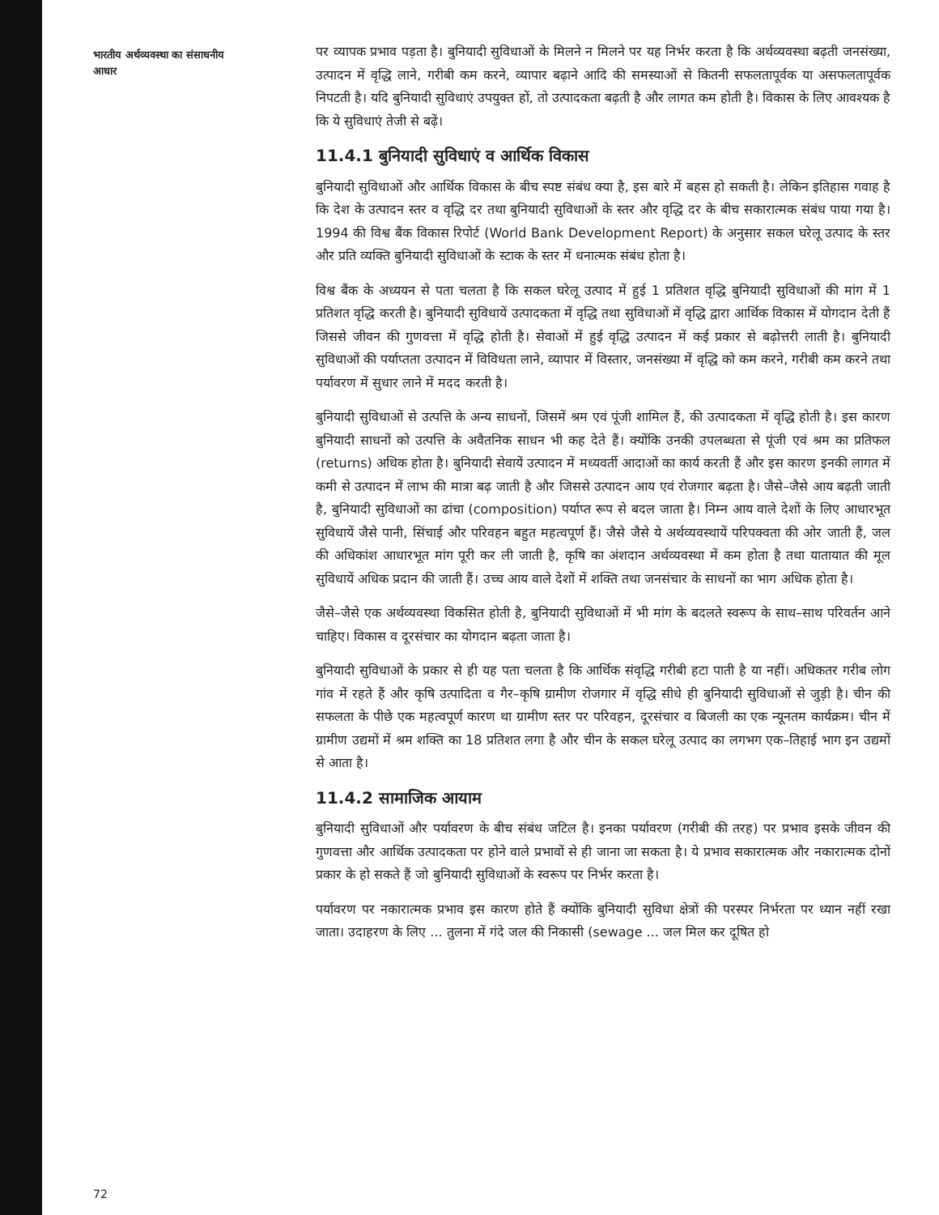भारतीय अर्थव्यवस्था का संसाधनीय आधार
पर व्यापक प्रभाव पड़ता है। बुनियादी सुविधाओं के मिलने न मिलने पर यह निर्भर करता है कि अर्थव्यवस्था बढ़ती जनसंख्या, उत्पादन में वृद्धि लाने, गरीबी कम करने, व्यापार बढ़ाने आदि की समस्याओं से कितनी सफलतापूर्वक या असफलतापूर्वक निपटती है। यदि बुनियादी सुविधाएं उपयुक्त हों, तो उत्पादकता बढ़ती है और लागत कम होती है। विकास के लिए आवश्यक है कि ये सुविधाएं तेजी से बढ़ें।
11.4.1 बुनियादी सुविधाएं व आर्थिक विकास
बुनियादी सुविधाओं और आर्थिक विकास के बीच स्पष्ट संबंध क्या है, इस बारे में बहस हो सकती है। लेकिन इतिहास गवाह है कि देश के उत्पादन स्तर व वृद्धि दर तथा बुनियादी सुविधाओं के स्तर और वृद्धि दर के बीच सकारात्मक संबंध पाया गया है। 1994 की विश्व बैंक विकास रिपोर्ट (World Bank Development Report) के अनुसार सकल घरेलू उत्पाद के स्तर और प्रति व्यक्ति बुनियादी सुविधाओं के स्टाक के स्तर में धनात्मक संबंध होता है।
विश्व बैंक के अध्ययन से पता चलता है कि सकल घरेलू उत्पाद में हुई 1 प्रतिशत वृद्धि बुनियादी सुविधाओं की मांग में 1 प्रतिशत वृद्धि करती है। बुनियादी सुविधायें उत्पादकता में वृद्धि तथा सुविधाओं में वृद्धि द्वारा आर्थिक विकास में योगदान देती हैं जिससे जीवन की गुणवत्ता में वृद्धि होती है। सेवाओं में हुई वृद्धि उत्पादन में कई प्रकार से बढ़ोत्तरी लाती है। बुनियादी सुविधाओं की पर्याप्तता उत्पादन में विविधता लाने, व्यापार में विस्तार, जनसंख्या में वृद्धि को कम करने, गरीबी कम करने तथा पर्यावरण में सुधार लाने में मदद करती है।
बुनियादी सुविधाओं से उत्पत्ति के अन्य साधनों, जिसमें श्रम एवं पूंजी शामिल हैं, की उत्पादकता में वृद्धि होती है। इस कारण बुनियादी साधनों को उत्पत्ति के अवैतनिक साधन भी कह देते हैं। क्योंकि उनकी उपलब्धता से पूंजी एवं श्रम का प्रतिफल (returns) अधिक होता है। बुनियादी सेवायें उत्पादन में मध्यवर्ती आदाओं का कार्य करती हैं और इस कारण इनकी लागत में कमी से उत्पादन में लाभ की मात्रा बढ़ जाती है और जिससे उत्पादन आय एवं रोजगार बढ़ता है। जैसे–जैसे आय बढ़ती जाती है, बुनियादी सुविधाओं का ढांचा (composition) पर्याप्त रूप से बदल जाता है। निम्न आय वाले देशों के लिए आधारभूत सुविधायें जैसे पानी, सिंचाई और परिवहन बहुत महत्वपूर्ण हैं। जैसे जैसे ये अर्थव्यवस्थायें परिपक्वता की ओर जाती हैं, जल की अधिकांश आधारभूत मांग पूरी कर ली जाती है, कृषि का अंशदान अर्थव्यवस्था में कम होता है तथा यातायात की मूल सुविधायें अधिक प्रदान की जाती हैं। उच्च आय वाले देशों में शक्ति तथा जनसंचार के साधनों का भाग अधिक होता है।
जैसे–जैसे एक अर्थव्यवस्था विकसित होती है, बुनियादी सुविधाओं में भी मांग के बदलते स्वरूप के साथ–साथ परिवर्तन आने चाहिए। विकास व दूरसंचार का योगदान बढ़ता जाता है।
बुनियादी सुविधाओं के प्रकार से ही यह पता चलता है कि आर्थिक संवृद्धि गरीबी हटा पाती है या नहीं। अधिकतर गरीब लोग गांव में रहते हैं और कृषि उत्पादिता व गैर–कृषि ग्रामीण रोजगार में वृद्धि सीधे ही बुनियादी सुविधाओं से जुड़ी है। चीन की सफलता के पीछे एक महत्वपूर्ण कारण था ग्रामीण स्तर पर परिवहन, दूरसंचार व बिजली का एक न्यूनतम कार्यक्रम। चीन में ग्रामीण उद्यमों में श्रम शक्ति का 18 प्रतिशत लगा है और चीन के सकल घरेलू उत्पाद का लगभग एक–तिहाई भाग इन उद्यमों से आता है।
11.4.2 सामाजिक आयाम
बुनियादी सुविधाओं और पर्यावरण के बीच संबंध जटिल है। इनका पर्यावरण (गरीबी की तरह) पर प्रभाव इसके जीवन की गुणवत्ता और आर्थिक उत्पादकता पर होने वाले प्रभावों से ही जाना जा सकता है। ये प्रभाव सकारात्मक और नकारात्मक दोनों प्रकार के हो सकते हैं जो बुनियादी सुविधाओं के स्वरूप पर निर्भर करता है।
पर्यावरण पर नकारात्मक प्रभाव इस कारण होते हैं क्योंकि बुनियादी सुविधा क्षेत्रों की परस्पर निर्भरता पर ध्यान नहीं रखा जाता। उदाहरण के लिए ... तुलना में गंदे जल की निकासी (sewage ... जल मिल कर दूषित हो
72